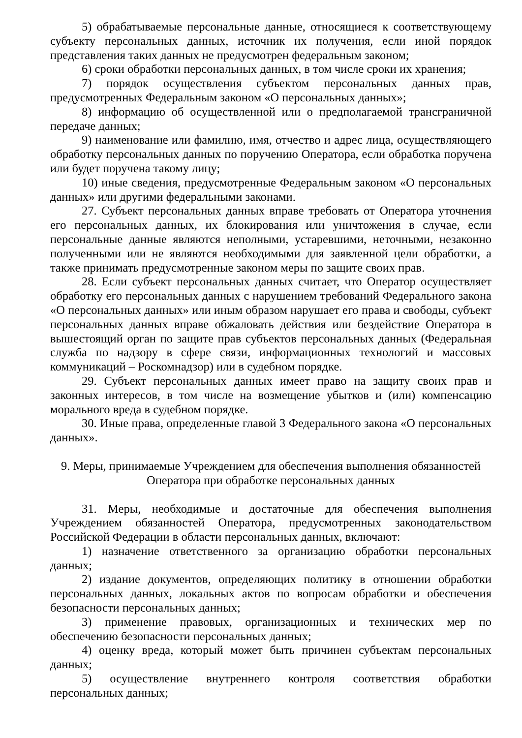5) обрабатываемые персональные данные, относящиеся к соответствующему субъекту персональных данных, источник их получения, если иной порядок представления таких данных не предусмотрен федеральным законом;
6) сроки обработки персональных данных, в том числе сроки их хранения;
7) порядок осуществления субъектом персональных данных прав, предусмотренных Федеральным законом «О персональных данных»;
8) информацию об осуществленной или о предполагаемой трансграничной передаче данных;
9) наименование или фамилию, имя, отчество и адрес лица, осуществляющего обработку персональных данных по поручению Оператора, если обработка поручена или будет поручена такому лицу;
10) иные сведения, предусмотренные Федеральным законом «О персональных данных» или другими федеральными законами.
27. Субъект персональных данных вправе требовать от Оператора уточнения его персональных данных, их блокирования или уничтожения в случае, если персональные данные являются неполными, устаревшими, неточными, незаконно полученными или не являются необходимыми для заявленной цели обработки, а также принимать предусмотренные законом меры по защите своих прав.
28. Если субъект персональных данных считает, что Оператор осуществляет обработку его персональных данных с нарушением требований Федерального закона «О персональных данных» или иным образом нарушает его права и свободы, субъект персональных данных вправе обжаловать действия или бездействие Оператора в вышестоящий орган по защите прав субъектов персональных данных (Федеральная служба по надзору в сфере связи, информационных технологий и массовых коммуникаций – Роскомнадзор) или в судебном порядке.
29. Субъект персональных данных имеет право на защиту своих прав и законных интересов, в том числе на возмещение убытков и (или) компенсацию морального вреда в судебном порядке.
30. Иные права, определенные главой 3 Федерального закона «О персональных данных».
9. Меры, принимаемые Учреждением для обеспечения выполнения обязанностей
Оператора при обработке персональных данных
31. Меры, необходимые и достаточные для обеспечения выполнения Учреждением обязанностей Оператора, предусмотренных законодательством Российской Федерации в области персональных данных, включают:
1) назначение ответственного за организацию обработки персональных данных;
2) издание документов, определяющих политику в отношении обработки персональных данных, локальных актов по вопросам обработки и обеспечения безопасности персональных данных;
3) применение правовых, организационных и технических мер по обеспечению безопасности персональных данных;
4) оценку вреда, который может быть причинен субъектам персональных данных;
5) осуществление внутреннего контроля соответствия обработки персональных данных;